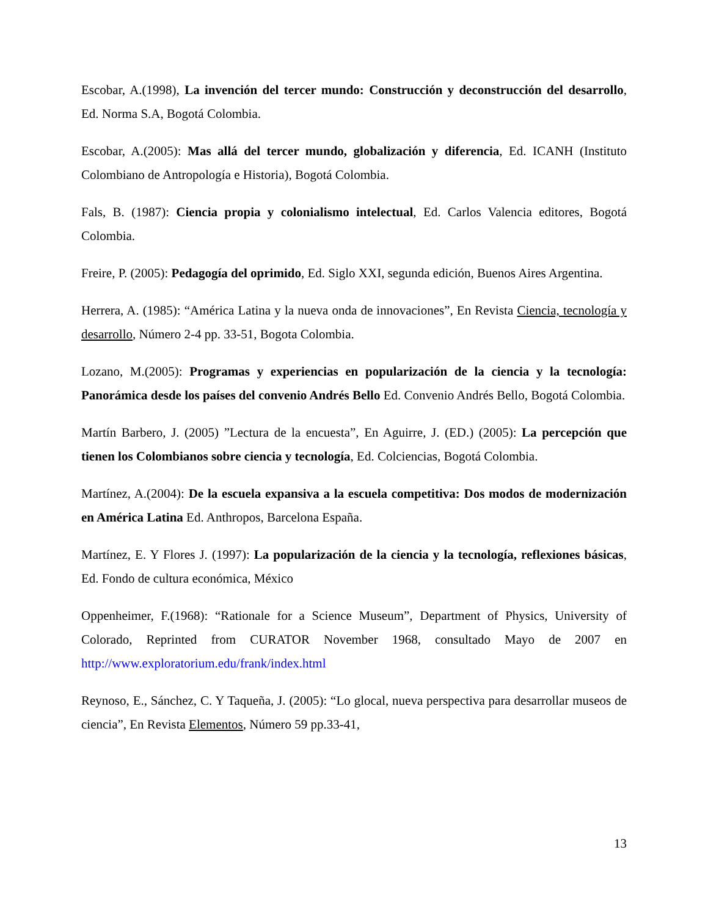Escobar, A.(1998), La invención del tercer mundo: Construcción y deconstrucción del desarrollo, Ed. Norma S.A, Bogotá Colombia.
Escobar, A.(2005): Mas allá del tercer mundo, globalización y diferencia, Ed. ICANH (Instituto Colombiano de Antropología e Historia), Bogotá Colombia.
Fals, B. (1987): Ciencia propia y colonialismo intelectual, Ed. Carlos Valencia editores, Bogotá Colombia.
Freire, P. (2005): Pedagogía del oprimido, Ed. Siglo XXI, segunda edición, Buenos Aires Argentina.
Herrera, A. (1985): “América Latina y la nueva onda de innovaciones”, En Revista Ciencia, tecnología y desarrollo, Número 2-4 pp. 33-51, Bogota Colombia.
Lozano, M.(2005): Programas y experiencias en popularización de la ciencia y la tecnología: Panorámica desde los países del convenio Andrés Bello Ed. Convenio Andrés Bello, Bogotá Colombia.
Martín Barbero, J. (2005) ”Lectura de la encuesta”, En Aguirre, J. (ED.) (2005): La percepción que tienen los Colombianos sobre ciencia y tecnología, Ed. Colciencias, Bogotá Colombia.
Martínez, A.(2004): De la escuela expansiva a la escuela competitiva: Dos modos de modernización en América Latina Ed. Anthropos, Barcelona España.
Martínez, E. Y Flores J. (1997): La popularización de la ciencia y la tecnología, reflexiones básicas, Ed. Fondo de cultura económica, México
Oppenheimer, F.(1968): “Rationale for a Science Museum”, Department of Physics, University of Colorado, Reprinted from CURATOR November 1968, consultado Mayo de 2007 en http://www.exploratorium.edu/frank/index.html
Reynoso, E., Sánchez, C. Y Taqueña, J. (2005): “Lo glocal, nueva perspectiva para desarrollar museos de ciencia”, En Revista Elementos, Número 59 pp.33-41,
13